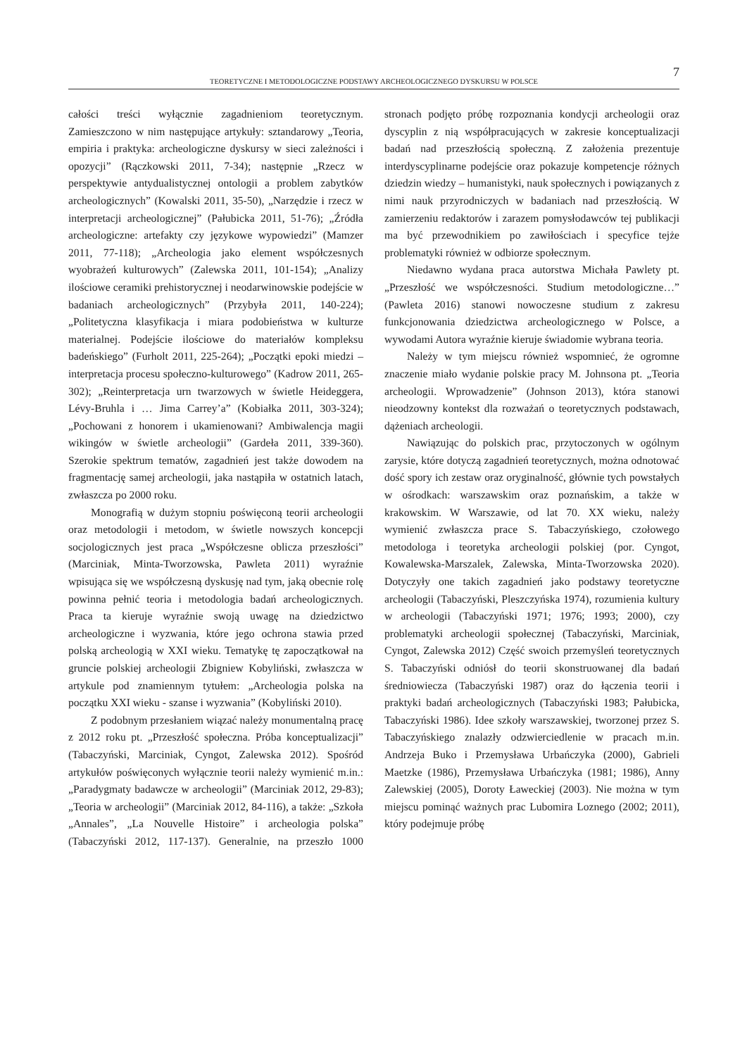7
TEORETYCZNE I METODOLOGICZNE PODSTAWY ARCHEOLOGICZNEGO DYSKURSU W POLSCE
całości treści wyłącznie zagadnieniom teoretycznym. Zamieszczono w nim następujące artykuły: sztandarowy „Teoria, empiria i praktyka: archeologiczne dyskursy w sieci zależności i opozycji” (Rączkowski 2011, 7-34); następnie „Rzecz w perspektywie antydualistycznej ontologii a problem zabytków archeologicznych” (Kowalski 2011, 35-50), „Narzędzie i rzecz w interpretacji archeologicznej” (Pałubicka 2011, 51-76); „Źródła archeologiczne: artefakty czy językowe wypowiedzi” (Mamzer 2011, 77-118); „Archeologia jako element współczesnych wyobrażeń kulturowych” (Zalewska 2011, 101-154); „Analizy ilościowe ceramiki prehistorycznej i neodarwinowskie podejście w badaniach archeologicznych” (Przybyła 2011, 140-224); „Politetyczna klasyfikacja i miara podobieństwa w kulturze materialnej. Podejście ilościowe do materiałów kompleksu badeńskiego” (Furholt 2011, 225-264); „Początki epoki miedzi – interpretacja procesu społeczno-kulturowego” (Kadrow 2011, 265-302); „Reinterpretacja urn twarzowych w świetle Heideggera, Lévy-Bruhla i … Jima Carrey’a” (Kobiałka 2011, 303-324); „Pochowani z honorem i ukamienowani? Ambiwalencja magii wikingów w świetle archeologii” (Gardeła 2011, 339-360). Szerokie spektrum tematów, zagadnień jest także dowodem na fragmentację samej archeologii, jaka nastąpiła w ostatnich latach, zwłaszcza po 2000 roku.
Monografią w dużym stopniu poświęconą teorii archeologii oraz metodologii i metodom, w świetle nowszych koncepcji socjologicznych jest praca „Współczesne oblicza przeszłości” (Marciniak, Minta-Tworzowska, Pawleta 2011) wyraźnie wpisująca się we współczesną dyskusję nad tym, jaką obecnie rolę powinna pełnić teoria i metodologia badań archeologicznych. Praca ta kieruje wyraźnie swoją uwagę na dziedzictwo archeologiczne i wyzwania, które jego ochrona stawia przed polską archeologią w XXI wieku. Tematykę tę zapoczątkował na gruncie polskiej archeologii Zbigniew Kobyliński, zwłaszcza w artykule pod znamiennym tytułem: „Archeologia polska na początku XXI wieku - szanse i wyzwania” (Kobyliński 2010).
Z podobnym przesłaniem wiązać należy monumentalną pracę z 2012 roku pt. „Przeszłość społeczna. Próba konceptualizacji” (Tabaczyński, Marciniak, Cyngot, Zalewska 2012). Spośród artykułów poświęconych wyłącznie teorii należy wymienić m.in.: „Paradygmaty badawcze w archeologii” (Marciniak 2012, 29-83); „Teoria w archeologii” (Marciniak 2012, 84-116), a także: „Szkoła „Annales”, „La Nouvelle Histoire” i archeologia polska” (Tabaczyński 2012, 117-137). Generalnie, na przeszło 1000 stronach podjęto próbę rozpoznania kondycji archeologii oraz dyscyplin z nią współpracujących w zakresie konceptualizacji badań nad przeszłością społeczną. Z założenia prezentuje interdyscyplinarne podejście oraz pokazuje kompetencje różnych dziedzin wiedzy – humanistyki, nauk społecznych i powiązanych z nimi nauk przyrodniczych w badaniach nad przeszłością. W zamierzeniu redaktorów i zarazem pomysłodawców tej publikacji ma być przewodnikiem po zawiłościach i specyfice tejże problematyki również w odbiorze społecznym.
Niedawno wydana praca autorstwa Michała Pawlety pt. „Przeszłość we współczesności. Studium metodologiczne…” (Pawleta 2016) stanowi nowoczesne studium z zakresu funkcjonowania dziedzictwa archeologicznego w Polsce, a wywodami Autora wyraźnie kieruje świadomie wybrana teoria.
Należy w tym miejscu również wspomnieć, że ogromne znaczenie miało wydanie polskie pracy M. Johnsona pt. „Teoria archeologii. Wprowadzenie” (Johnson 2013), która stanowi nieodzowny kontekst dla rozważań o teoretycznych podstawach, dążeniach archeologii.
Nawiązując do polskich prac, przytoczonych w ogólnym zarysie, które dotyczą zagadnień teoretycznych, można odnotować dość spory ich zestaw oraz oryginalność, głównie tych powstałych w ośrodkach: warszawskim oraz poznańskim, a także w krakowskim. W Warszawie, od lat 70. XX wieku, należy wymienić zwłaszcza prace S. Tabaczyńskiego, czołowego metodologa i teoretyka archeologii polskiej (por. Cyngot, Kowalewska-Marszalek, Zalewska, Minta-Tworzowska 2020). Dotyczyły one takich zagadnień jako podstawy teoretyczne archeologii (Tabaczyński, Pleszczyńska 1974), rozumienia kultury w archeologii (Tabaczyński 1971; 1976; 1993; 2000), czy problematyki archeologii społecznej (Tabaczyński, Marciniak, Cyngot, Zalewska 2012) Część swoich przemyśleń teoretycznych S. Tabaczyński odniósł do teorii skonstruowanej dla badań średniowiecza (Tabaczyński 1987) oraz do łączenia teorii i praktyki badań archeologicznych (Tabaczyński 1983; Pałubicka, Tabaczyński 1986). Idee szkoły warszawskiej, tworzonej przez S. Tabaczyńskiego znalazły odzwierciedlenie w pracach m.in. Andrzeja Buko i Przemysława Urbańczyka (2000), Gabrieli Maetzke (1986), Przemysława Urbańczyka (1981; 1986), Anny Zalewskiej (2005), Doroty Ławeckiej (2003). Nie można w tym miejscu pominąć ważnych prac Lubomira Loznego (2002; 2011), który podejmuje próbę